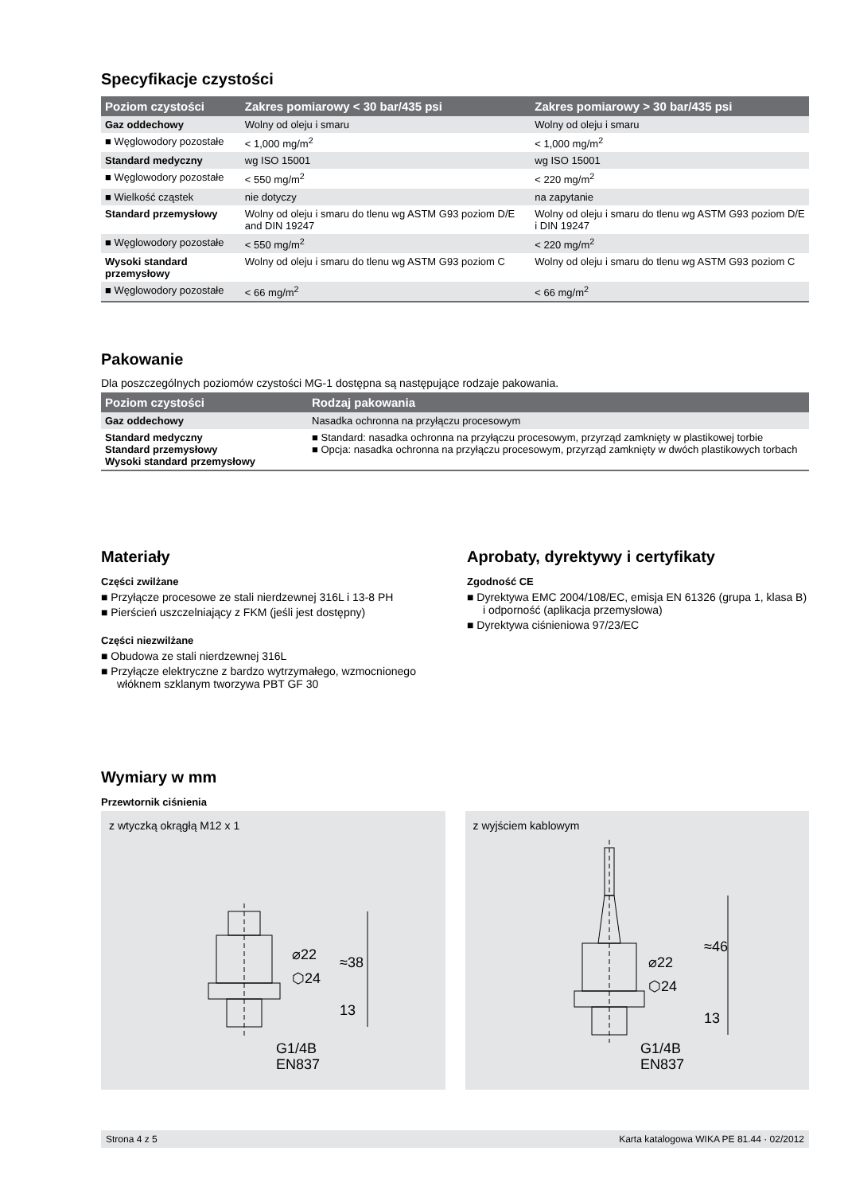Specyfikacje czystości
| Poziom czystości | Zakres pomiarowy < 30 bar/435 psi | Zakres pomiarowy > 30 bar/435 psi |
| --- | --- | --- |
| Gaz oddechowy | Wolny od oleju i smaru | Wolny od oleju i smaru |
| ■ Węglowodory pozostałe | < 1,000 mg/m<sup>2</sup> | < 1,000 mg/m<sup>2</sup> |
| Standard medyczny | wg ISO 15001 | wg ISO 15001 |
| ■ Węglowodory pozostałe | < 550 mg/m<sup>2</sup> | < 220 mg/m<sup>2</sup> |
| ■ Wielkość cząstek | nie dotyczy | na zapytanie |
| Standard przemysłowy | Wolny od oleju i smaru do tlenu wg ASTM G93 poziom D/E and DIN 19247 | Wolny od oleju i smaru do tlenu wg ASTM G93 poziom D/E i DIN 19247 |
| ■ Węglowodory pozostałe | < 550 mg/m<sup>2</sup> | < 220 mg/m<sup>2</sup> |
| Wysoki standard przemysłowy | Wolny od oleju i smaru do tlenu wg ASTM G93 poziom C | Wolny od oleju i smaru do tlenu wg ASTM G93 poziom C |
| ■ Węglowodory pozostałe | < 66 mg/m<sup>2</sup> | < 66 mg/m<sup>2</sup> |
Pakowanie
Dla poszczególnych poziomów czystości MG-1 dostępna są następujące rodzaje pakowania.
| Poziom czystości | Rodzaj pakowania |
| --- | --- |
| Gaz oddechowy | Nasadka ochronna na przyłączu procesowym |
| Standard medyczny Standard przemysłowy Wysoki standard przemysłowy | ■ Standard: nasadka ochronna na przyłączu procesowym, przyrząd zamknięty w plastikowej torbie ■ Opcja: nasadka ochronna na przyłączu procesowym, przyrząd zamknięty w dwóch plastikowych torbach |
Materiały
Części zwilżane
■ Przyłącze procesowe ze stali nierdzewnej 316L i 13-8 PH
■ Pierścień uszczelniający z FKM (jeśli jest dostępny)
Części niezwilżane
■ Obudowa ze stali nierdzewnej 316L
■ Przyłącze elektryczne z bardzo wytrzymałego, wzmocnionego włóknem szklanym tworzywa PBT GF 30
Aprobaty, dyrektywy i certyfikaty
Zgodność CE
■ Dyrektywa EMC 2004/108/EC, emisja EN 61326 (grupa 1, klasa B) i odporność (aplikacja przemysłowa)
■ Dyrektywa ciśnieniowa 97/23/EC
Wymiary w mm
Przewtornik ciśnienia
z wtyczką okrągłą M12 x 1
⌀22
⬡24
≈38
13
G1/4B
EN837
z wyjściem kablowym
⌀22
⬡24
≈46
13
G1/4B
EN837
Strona 4 z 5 Karta katalogowa WIKA PE 81.44 · 02/2012